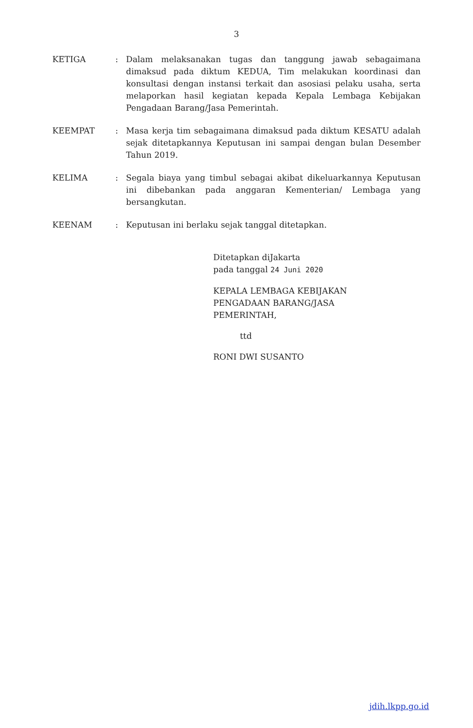3
| KETIGA | : | Dalam melaksanakan tugas dan tanggung jawab sebagaimana dimaksud pada diktum KEDUA, Tim melakukan koordinasi dan konsultasi dengan instansi terkait dan asosiasi pelaku usaha, serta melaporkan hasil kegiatan kepada Kepala Lembaga Kebijakan Pengadaan Barang/Jasa Pemerintah. |
| KEEMPAT | : | Masa kerja tim sebagaimana dimaksud pada diktum KESATU adalah sejak ditetapkannya Keputusan ini sampai dengan bulan Desember Tahun 2019. |
| KELIMA | : | Segala biaya yang timbul sebagai akibat dikeluarkannya Keputusan ini dibebankan pada anggaran Kementerian/ Lembaga yang bersangkutan. |
| KEENAM | : | Keputusan ini berlaku sejak tanggal ditetapkan. |
Ditetapkan diJakarta
pada tanggal 24 Juni 2020
KEPALA LEMBAGA KEBIJAKAN
PENGADAAN BARANG/JASA
PEMERINTAH,
ttd
RONI DWI SUSANTO
jdih.lkpp.go.id